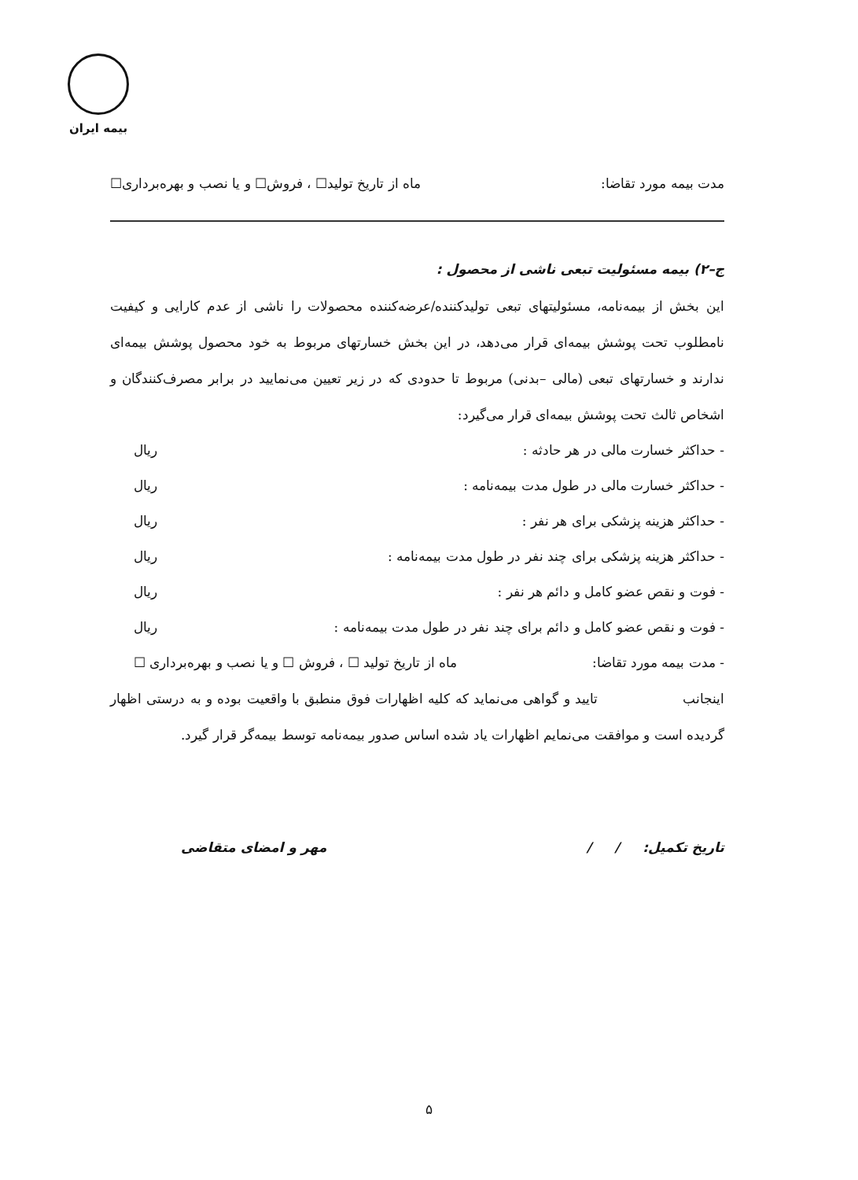بیمه ایران
مدت بیمه مورد تقاضا: ماه از تاریخ تولید☐ ، فروش☐ و یا نصب و بهره‌برداری☐
ج–۲) بیمه مسئولیت تبعی ناشی از محصول :
این بخش از بیمه‌نامه، مسئولیتهای تبعی تولیدکننده/عرضه‌کننده محصولات را ناشی از عدم کارایی و کیفیت نامطلوب تحت پوشش بیمه‌ای قرار می‌دهد، در این بخش خسارتهای مربوط به خود محصول پوشش بیمه‌ای ندارند و خسارتهای تبعی (مالی –بدنی) مربوط تا حدودی که در زیر تعیین می‌نمایید در برابر مصرف‌کنندگان و اشخاص ثالث تحت پوشش بیمه‌ای قرار می‌گیرد:
- حداکثر خسارت مالی در هر حادثه : ریال
- حداکثر خسارت مالی در طول مدت بیمه‌نامه : ریال
- حداکثر هزینه پزشکی برای هر نفر : ریال
- حداکثر هزینه پزشکی برای چند نفر در طول مدت بیمه‌نامه : ریال
- فوت و نقص عضو کامل و دائم هر نفر : ریال
- فوت و نقص عضو کامل و دائم برای چند نفر در طول مدت بیمه‌نامه : ریال
- مدت بیمه مورد تقاضا: ماه از تاریخ تولید ☐ ، فروش ☐ و یا نصب و بهره‌برداری ☐
اینجانب تایید و گواهی می‌نماید که کلیه اظهارات فوق منطبق با واقعیت بوده و به درستی اظهار گردیده است و موافقت می‌نمایم اظهارات یاد شده اساس صدور بیمه‌نامه توسط بیمه‌گر قرار گیرد.
تاریخ تکمیل: / / مهر و امضای متقاضی
۵